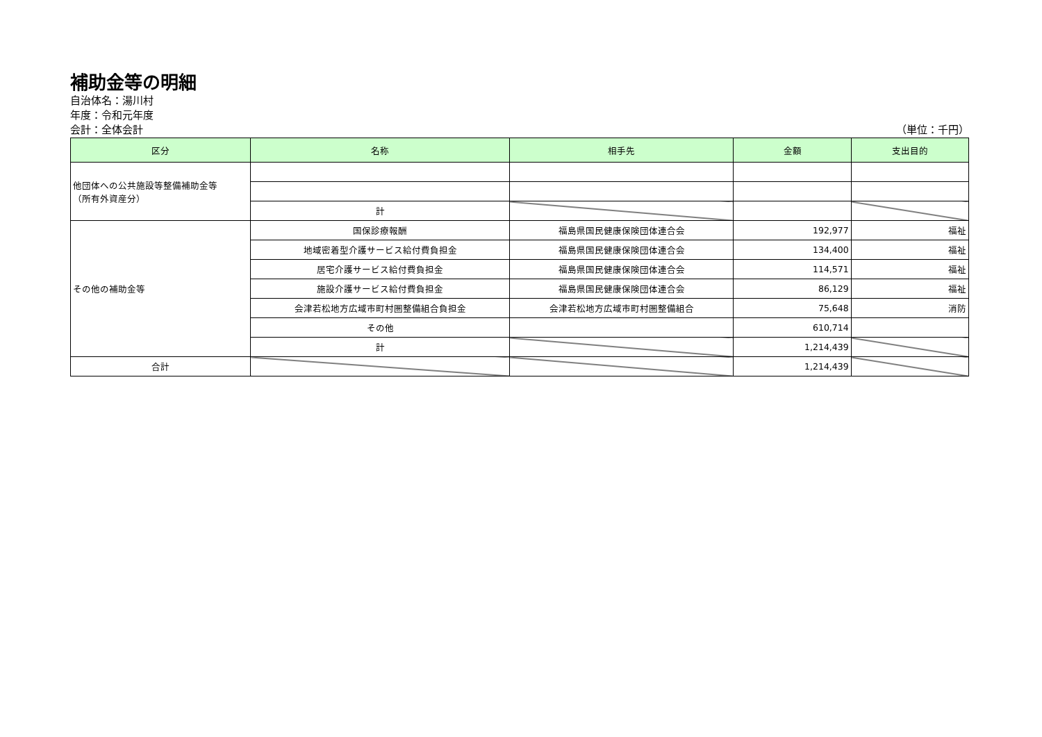補助金等の明細
自治体名：湯川村
年度：令和元年度
会計：全体会計 （単位：千円）
| 区分 | 名称 | 相手先 | 金額 | 支出目的 |
| --- | --- | --- | --- | --- |
| 他団体への公共施設等整備補助金等 （所有外資産分） | | | | |
| | 計 | | | |
| その他の補助金等 | 国保診療報酬 | 福島県国民健康保険団体連合会 | 192,977 | 福祉 |
| | 地域密着型介護サービス給付費負担金 | 福島県国民健康保険団体連合会 | 134,400 | 福祉 |
| | 居宅介護サービス給付費負担金 | 福島県国民健康保険団体連合会 | 114,571 | 福祉 |
| | 施設介護サービス給付費負担金 | 福島県国民健康保険団体連合会 | 86,129 | 福祉 |
| | 会津若松地方広域市町村圏整備組合負担金 | 会津若松地方広域市町村圏整備組合 | 75,648 | 消防 |
| | その他 | | 610,714 | |
| | 計 | | 1,214,439 | |
| 合計 | | | 1,214,439 | |